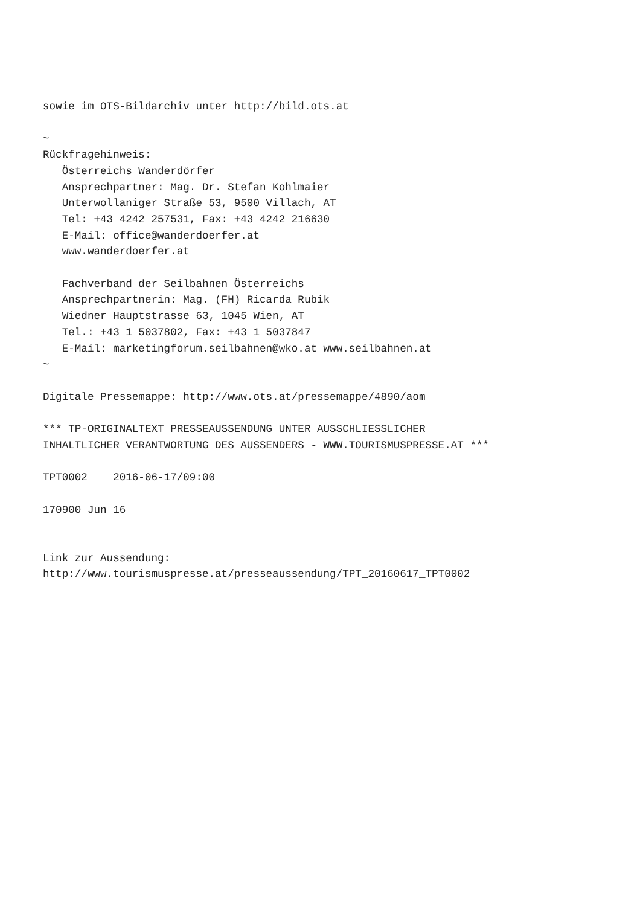sowie im OTS-Bildarchiv unter http://bild.ots.at

~
Rückfragehinweis:
   Österreichs Wanderdörfer
   Ansprechpartner: Mag. Dr. Stefan Kohlmaier
   Unterwollaniger Straße 53, 9500 Villach, AT
   Tel: +43 4242 257531, Fax: +43 4242 216630
   E-Mail: office@wanderdoerfer.at
   www.wanderdoerfer.at

   Fachverband der Seilbahnen Österreichs
   Ansprechpartnerin: Mag. (FH) Ricarda Rubik
   Wiedner Hauptstrasse 63, 1045 Wien, AT
   Tel.: +43 1 5037802, Fax: +43 1 5037847
   E-Mail: marketingforum.seilbahnen@wko.at www.seilbahnen.at
~

Digitale Pressemappe: http://www.ots.at/pressemappe/4890/aom

*** TP-ORIGINALTEXT PRESSEAUSSENDUNG UNTER AUSSCHLIESSLICHER
INHALTLICHER VERANTWORTUNG DES AUSSENDERS - WWW.TOURISMUSPRESSE.AT ***

TPT0002    2016-06-17/09:00

170900 Jun 16


Link zur Aussendung:
http://www.tourismuspresse.at/presseaussendung/TPT_20160617_TPT0002